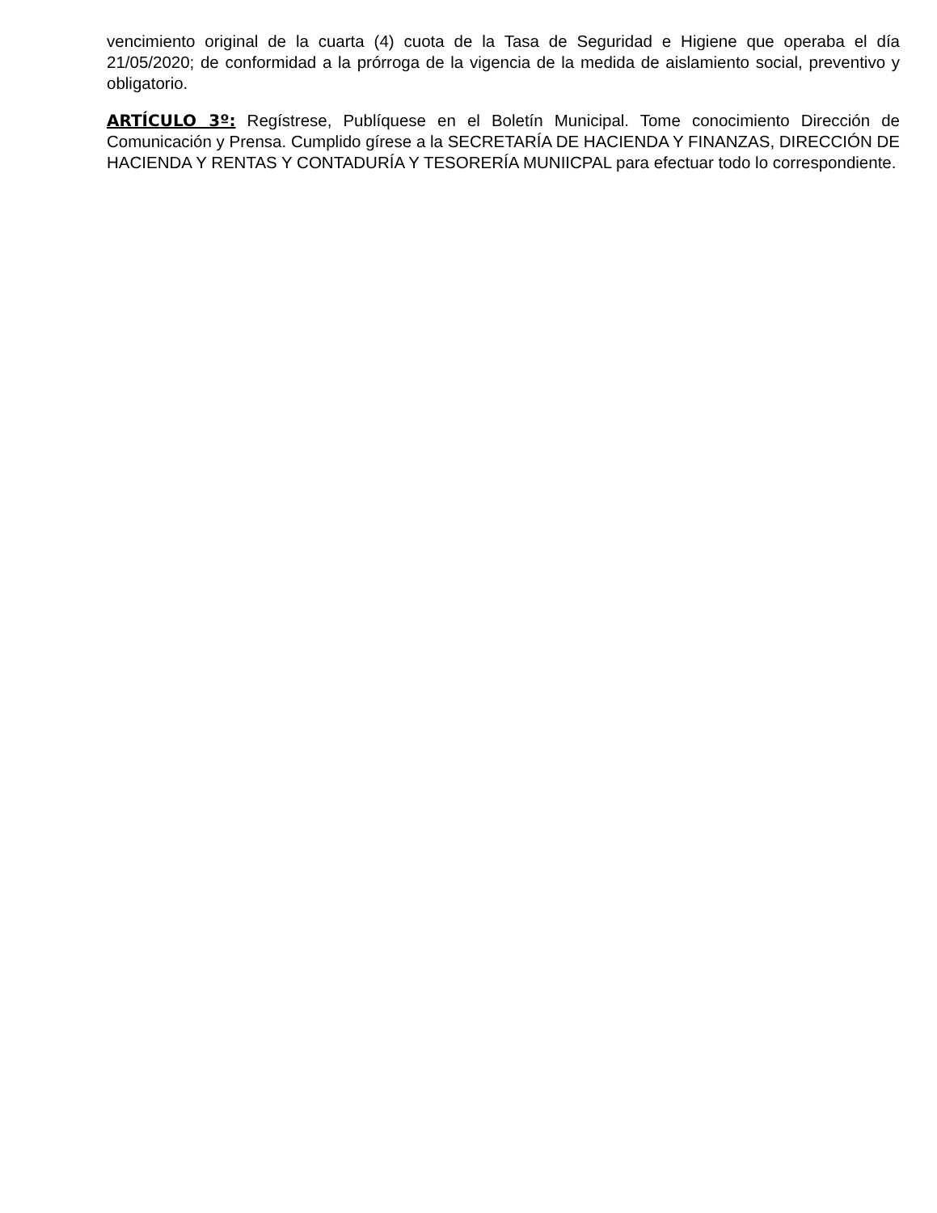vencimiento original de la cuarta (4) cuota de la Tasa de Seguridad e Higiene que operaba el día 21/05/2020; de conformidad a la prórroga de la vigencia de la medida de aislamiento social, preventivo y obligatorio.
ARTÍCULO 3º: Regístrese, Publíquese en el Boletín Municipal. Tome conocimiento Dirección de Comunicación y Prensa. Cumplido gírese a la SECRETARÍA DE HACIENDA Y FINANZAS, DIRECCIÓN DE HACIENDA Y RENTAS Y CONTADURÍA Y TESORERÍA MUNIICPAL para efectuar todo lo correspondiente.